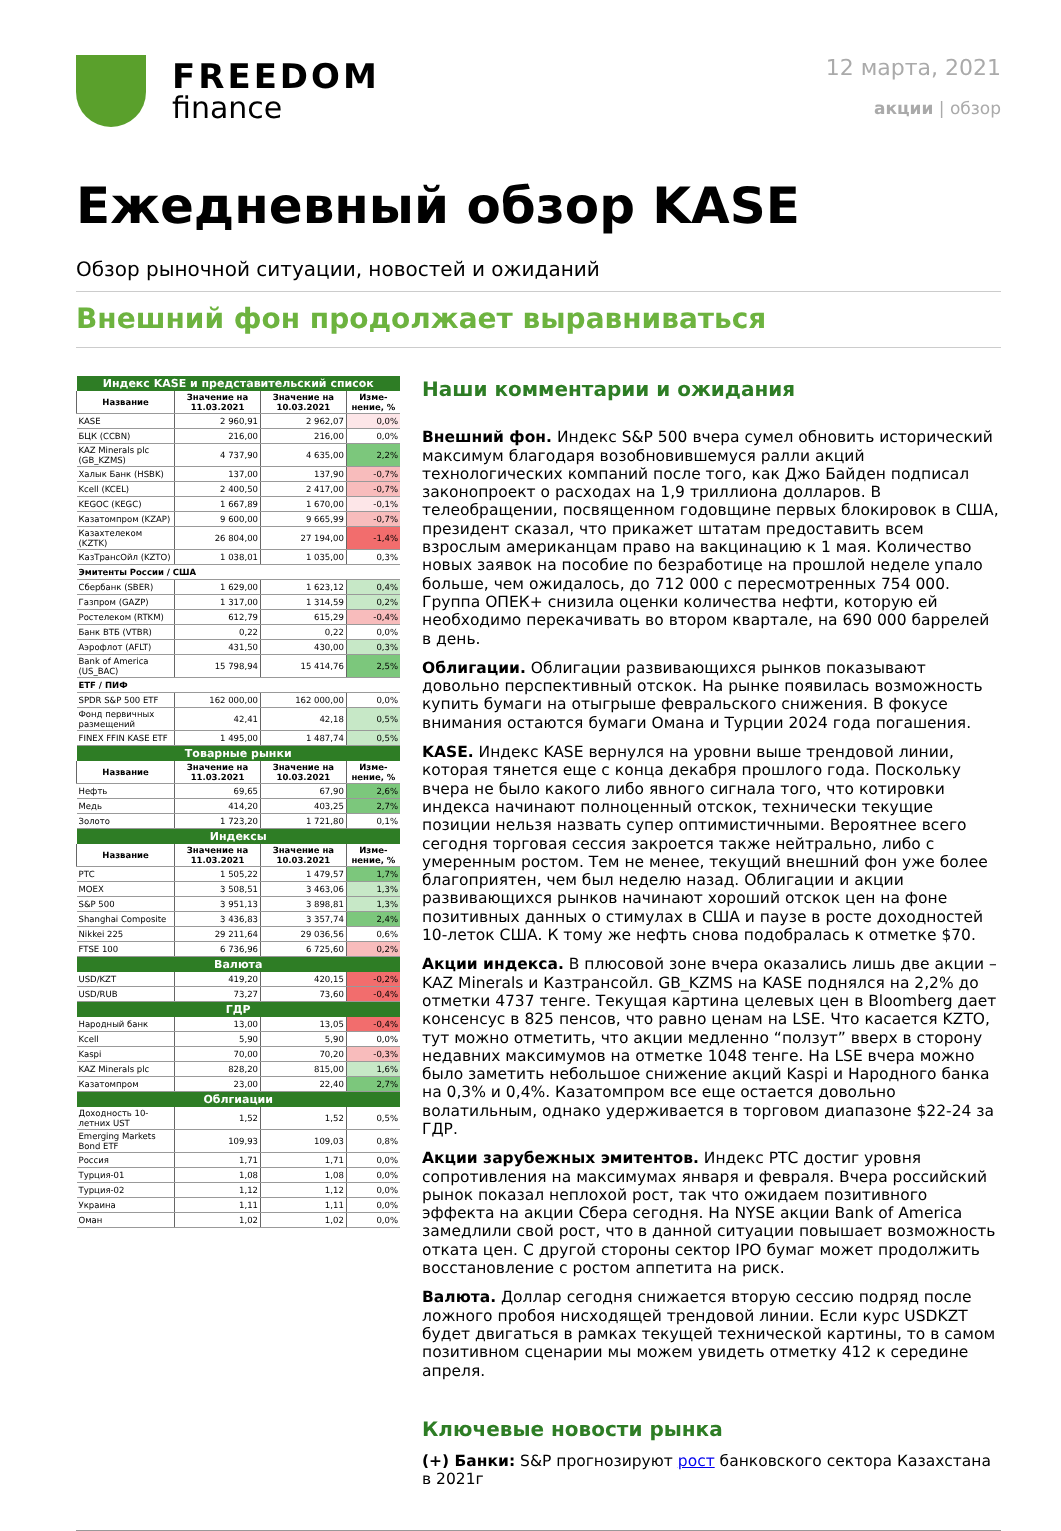FREEDOM
finance
12 марта, 2021
акции | обзор
Ежедневный обзор KASE
Обзор рыночной ситуации, новостей и ожиданий
Внешний фон продолжает выравниваться
| Индекс KASE и представительский список | | | |
| Название | Значение на 11.03.2021 | Значение на 10.03.2021 | Изме-нение, % |
| KASE | 2 960,91 | 2 962,07 | 0,0% |
| БЦК (CCBN) | 216,00 | 216,00 | 0,0% |
| KAZ Minerals plc (GB_KZMS) | 4 737,90 | 4 635,00 | 2,2% |
| Халык Банк (HSBK) | 137,00 | 137,90 | -0,7% |
| Kcell (KCEL) | 2 400,50 | 2 417,00 | -0,7% |
| KEGOC (KEGC) | 1 667,89 | 1 670,00 | -0,1% |
| Казатомпром (KZAP) | 9 600,00 | 9 665,99 | -0,7% |
| Казахтелеком (KZTK) | 26 804,00 | 27 194,00 | -1,4% |
| КазТрансОйл (KZTO) | 1 038,01 | 1 035,00 | 0,3% |
| Эмитенты России / США | | | |
| Сбербанк (SBER) | 1 629,00 | 1 623,12 | 0,4% |
| Газпром (GAZP) | 1 317,00 | 1 314,59 | 0,2% |
| Ростелеком (RTKM) | 612,79 | 615,29 | -0,4% |
| Банк ВТБ (VTBR) | 0,22 | 0,22 | 0,0% |
| Аэрофлот (AFLT) | 431,50 | 430,00 | 0,3% |
| Bank of America (US_BAC) | 15 798,94 | 15 414,76 | 2,5% |
| ETF / ПИФ | | | |
| SPDR S&P 500 ETF | 162 000,00 | 162 000,00 | 0,0% |
| Фонд первичных размещений | 42,41 | 42,18 | 0,5% |
| FINEX FFIN KASE ETF | 1 495,00 | 1 487,74 | 0,5% |
| Товарные рынки | | | |
| Название | Значение на 11.03.2021 | Значение на 10.03.2021 | Изме-нение, % |
| Нефть | 69,65 | 67,90 | 2,6% |
| Медь | 414,20 | 403,25 | 2,7% |
| Золото | 1 723,20 | 1 721,80 | 0,1% |
| Индексы | | | |
| Название | Значение на 11.03.2021 | Значение на 10.03.2021 | Изме-нение, % |
| РТС | 1 505,22 | 1 479,57 | 1,7% |
| MOEX | 3 508,51 | 3 463,06 | 1,3% |
| S&P 500 | 3 951,13 | 3 898,81 | 1,3% |
| Shanghai Composite | 3 436,83 | 3 357,74 | 2,4% |
| Nikkei 225 | 29 211,64 | 29 036,56 | 0,6% |
| FTSE 100 | 6 736,96 | 6 725,60 | 0,2% |
| Валюта | | | |
| USD/KZT | 419,20 | 420,15 | -0,2% |
| USD/RUB | 73,27 | 73,60 | -0,4% |
| ГДР | | | |
| Народный банк | 13,00 | 13,05 | -0,4% |
| Kcell | 5,90 | 5,90 | 0,0% |
| Kaspi | 70,00 | 70,20 | -0,3% |
| KAZ Minerals plc | 828,20 | 815,00 | 1,6% |
| Казатомпром | 23,00 | 22,40 | 2,7% |
| Облгиации | | | |
| Доходность 10-летних UST | 1,52 | 1,52 | 0,5% |
| Emerging Markets Bond ETF | 109,93 | 109,03 | 0,8% |
| Россия | 1,71 | 1,71 | 0,0% |
| Турция-01 | 1,08 | 1,08 | 0,0% |
| Турция-02 | 1,12 | 1,12 | 0,0% |
| Украина | 1,11 | 1,11 | 0,0% |
| Оман | 1,02 | 1,02 | 0,0% |
Наши комментарии и ожидания
Внешний фон. Индекс S&P 500 вчера сумел обновить исторический максимум благодаря возобновившемуся ралли акций технологических компаний после того, как Джо Байден подписал законопроект о расходах на 1,9 триллиона долларов. В телеобращении, посвященном годовщине первых блокировок в США, президент сказал, что прикажет штатам предоставить всем взрослым американцам право на вакцинацию к 1 мая. Количество новых заявок на пособие по безработице на прошлой неделе упало больше, чем ожидалось, до 712 000 с пересмотренных 754 000. Группа ОПЕК+ снизила оценки количества нефти, которую ей необходимо перекачивать во втором квартале, на 690 000 баррелей в день.
Облигации. Облигации развивающихся рынков показывают довольно перспективный отскок. На рынке появилась возможность купить бумаги на отыгрыше февральского снижения. В фокусе внимания остаются бумаги Омана и Турции 2024 года погашения.
KASE. Индекс KASE вернулся на уровни выше трендовой линии, которая тянется еще с конца декабря прошлого года. Поскольку вчера не было какого либо явного сигнала того, что котировки индекса начинают полноценный отскок, технически текущие позиции нельзя назвать супер оптимистичными. Вероятнее всего сегодня торговая сессия закроется также нейтрально, либо с умеренным ростом. Тем не менее, текущий внешний фон уже более благоприятен, чем был неделю назад. Облигации и акции развивающихся рынков начинают хороший отскок цен на фоне позитивных данных о стимулах в США и паузе в росте доходностей 10-леток США. К тому же нефть снова подобралась к отметке $70.
Акции индекса. В плюсовой зоне вчера оказались лишь две акции – KAZ Minerals и Казтрансойл. GB_KZMS на KASE поднялся на 2,2% до отметки 4737 тенге. Текущая картина целевых цен в Bloomberg дает консенсус в 825 пенсов, что равно ценам на LSE. Что касается KZTO, тут можно отметить, что акции медленно “ползут” вверх в сторону недавних максимумов на отметке 1048 тенге. На LSE вчера можно было заметить небольшое снижение акций Kaspi и Народного банка на 0,3% и 0,4%. Казатомпром все еще остается довольно волатильным, однако удерживается в торговом диапазоне $22-24 за ГДР.
Акции зарубежных эмитентов. Индекс РТС достиг уровня сопротивления на максимумах января и февраля. Вчера российский рынок показал неплохой рост, так что ожидаем позитивного эффекта на акции Сбера сегодня. На NYSE акции Bank of America замедлили свой рост, что в данной ситуации повышает возможность отката цен. С другой стороны сектор IPO бумаг может продолжить восстановление с ростом аппетита на риск.
Валюта. Доллар сегодня снижается вторую сессию подряд после ложного пробоя нисходящей трендовой линии. Если курс USDKZT будет двигаться в рамках текущей технической картины, то в самом позитивном сценарии мы можем увидеть отметку 412 к середине апреля.
Ключевые новости рынка
(+) Банки: S&P прогнозируют рост банковского сектора Казахстана в 2021г